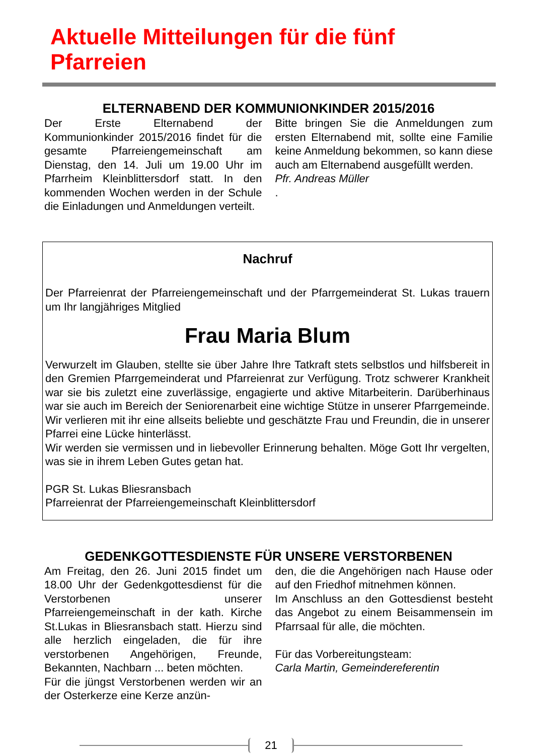Aktuelle Mitteilungen für die fünf Pfarreien
ELTERNABEND DER KOMMUNIONKINDER 2015/2016
Der Erste Elternabend der Kommunionkinder 2015/2016 findet für die gesamte Pfarreiengemeinschaft am Dienstag, den 14. Juli um 19.00 Uhr im Pfarrheim Kleinblittersdorf statt. In den kommenden Wochen werden in der Schule die Einladungen und Anmeldungen verteilt.
Bitte bringen Sie die Anmeldungen zum ersten Elternabend mit, sollte eine Familie keine Anmeldung bekommen, so kann diese auch am Elternabend ausgefüllt werden.
Pfr. Andreas Müller
.
Nachruf
Der Pfarreienrat der Pfarreiengemeinschaft und der Pfarrgemeinderat St. Lukas trauern um Ihr langjähriges Mitglied
Frau Maria Blum
Verwurzelt im Glauben, stellte sie über Jahre Ihre Tatkraft stets selbstlos und hilfsbereit in den Gremien Pfarrgemeinderat und Pfarreienrat zur Verfügung. Trotz schwerer Krankheit war sie bis zuletzt eine zuverlässige, engagierte und aktive Mitarbeiterin. Darüberhinaus war sie auch im Bereich der Seniorenarbeit eine wichtige Stütze in unserer Pfarrgemeinde. Wir verlieren mit ihr eine allseits beliebte und geschätzte Frau und Freundin, die in unserer Pfarrei eine Lücke hinterlässt.
Wir werden sie vermissen und in liebevoller Erinnerung behalten. Möge Gott Ihr vergelten, was sie in ihrem Leben Gutes getan hat.
PGR St. Lukas Bliesransbach
Pfarreienrat der Pfarreiengemeinschaft Kleinblittersdorf
GEDENKGOTTESDIENSTE FÜR UNSERE VERSTORBENEN
Am Freitag, den 26. Juni 2015 findet um 18.00 Uhr der Gedenkgottesdienst für die Verstorbenen unserer Pfarreiengemeinschaft in der kath. Kirche St.Lukas in Bliesransbach statt. Hierzu sind alle herzlich eingeladen, die für ihre verstorbenen Angehörigen, Freunde, Bekannten, Nachbarn ... beten möchten.
Für die jüngst Verstorbenen werden wir an der Osterkerze eine Kerze anzün-
den, die die Angehörigen nach Hause oder auf den Friedhof mitnehmen können.
Im Anschluss an den Gottesdienst besteht das Angebot zu einem Beisammensein im Pfarrsaal für alle, die möchten.
Für das Vorbereitungsteam:
Carla Martin, Gemeindereferentin
21